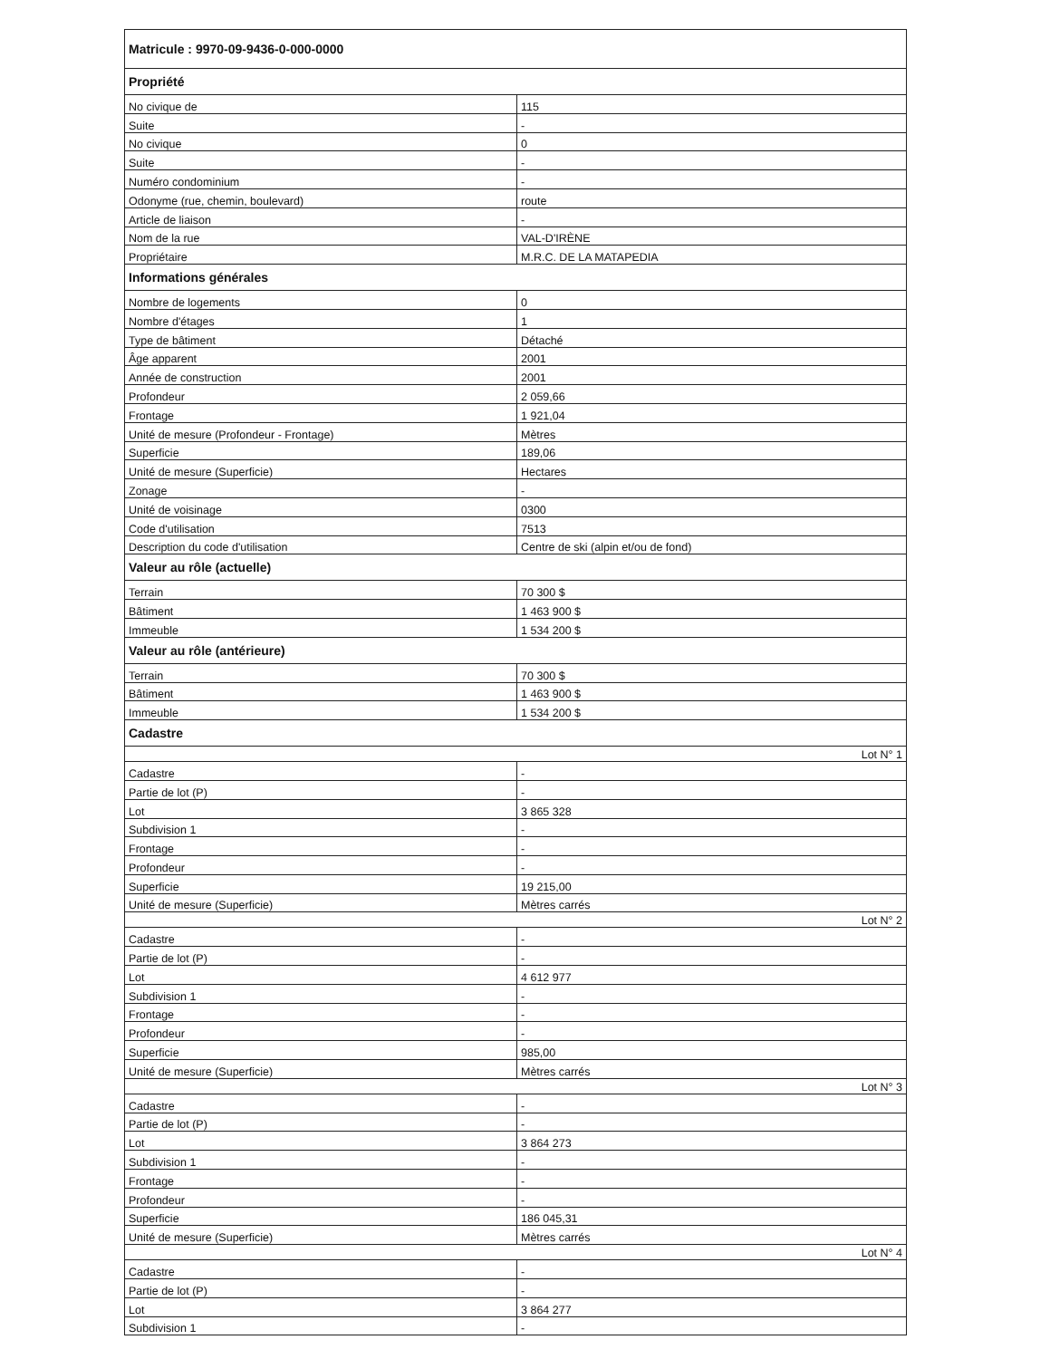| Matricule : 9970-09-9436-0-000-0000 | |
| Propriété | |
| No civique de | 115 |
| Suite | - |
| No civique | 0 |
| Suite | - |
| Numéro condominium | - |
| Odonyme (rue, chemin, boulevard) | route |
| Article de liaison | - |
| Nom de la rue | VAL-D'IRÈNE |
| Propriétaire | M.R.C. DE LA MATAPEDIA |
| Informations générales | |
| Nombre de logements | 0 |
| Nombre d'étages | 1 |
| Type de bâtiment | Détaché |
| Âge apparent | 2001 |
| Année de construction | 2001 |
| Profondeur | 2 059,66 |
| Frontage | 1 921,04 |
| Unité de mesure (Profondeur - Frontage) | Mètres |
| Superficie | 189,06 |
| Unité de mesure (Superficie) | Hectares |
| Zonage | - |
| Unité de voisinage | 0300 |
| Code d'utilisation | 7513 |
| Description du code d'utilisation | Centre de ski (alpin et/ou de fond) |
| Valeur au rôle (actuelle) | |
| Terrain | 70 300 $ |
| Bâtiment | 1 463 900 $ |
| Immeuble | 1 534 200 $ |
| Valeur au rôle (antérieure) | |
| Terrain | 70 300 $ |
| Bâtiment | 1 463 900 $ |
| Immeuble | 1 534 200 $ |
| Cadastre | |
| Lot N° 1 | |
| Cadastre | - |
| Partie de lot (P) | - |
| Lot | 3 865 328 |
| Subdivision 1 | - |
| Frontage | - |
| Profondeur | - |
| Superficie | 19 215,00 |
| Unité de mesure (Superficie) | Mètres carrés |
| Lot N° 2 | |
| Cadastre | - |
| Partie de lot (P) | - |
| Lot | 4 612 977 |
| Subdivision 1 | - |
| Frontage | - |
| Profondeur | - |
| Superficie | 985,00 |
| Unité de mesure (Superficie) | Mètres carrés |
| Lot N° 3 | |
| Cadastre | - |
| Partie de lot (P) | - |
| Lot | 3 864 273 |
| Subdivision 1 | - |
| Frontage | - |
| Profondeur | - |
| Superficie | 186 045,31 |
| Unité de mesure (Superficie) | Mètres carrés |
| Lot N° 4 | |
| Cadastre | - |
| Partie de lot (P) | - |
| Lot | 3 864 277 |
| Subdivision 1 | - |